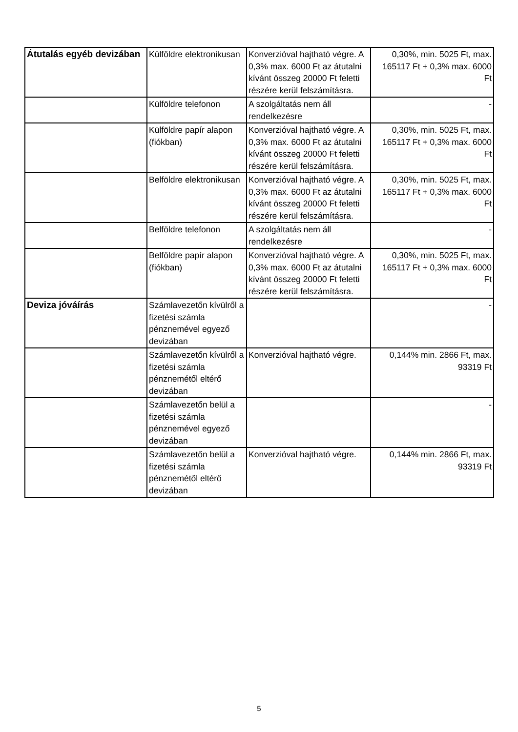| Átutalás egyéb devizában | Külföldre elektronikusan | Konverzióval hajtható végre. A 0,3% max. 6000 Ft az átutalni kívánt összeg 20000 Ft feletti részére kerül felszámításra. | 0,30%, min. 5025 Ft, max. 165117 Ft + 0,3% max. 6000 Ft |
| | Külföldre telefonon | A szolgáltatás nem áll rendelkezésre | - |
| | Külföldre papír alapon (fiókban) | Konverzióval hajtható végre. A 0,3% max. 6000 Ft az átutalni kívánt összeg 20000 Ft feletti részére kerül felszámításra. | 0,30%, min. 5025 Ft, max. 165117 Ft + 0,3% max. 6000 Ft |
| | Belföldre elektronikusan | Konverzióval hajtható végre. A 0,3% max. 6000 Ft az átutalni kívánt összeg 20000 Ft feletti részére kerül felszámításra. | 0,30%, min. 5025 Ft, max. 165117 Ft + 0,3% max. 6000 Ft |
| | Belföldre telefonon | A szolgáltatás nem áll rendelkezésre | - |
| | Belföldre papír alapon (fiókban) | Konverzióval hajtható végre. A 0,3% max. 6000 Ft az átutalni kívánt összeg 20000 Ft feletti részére kerül felszámításra. | 0,30%, min. 5025 Ft, max. 165117 Ft + 0,3% max. 6000 Ft |
| Deviza jóváírás | Számlavezetőn kívülről a fizetési számla pénznemével egyező devizában | | - |
| | Számlavezetőn kívülről a fizetési számla pénznemétől eltérő devizában | Konverzióval hajtható végre. | 0,144% min. 2866 Ft, max. 93319 Ft |
| | Számlavezetőn belül a fizetési számla pénznemével egyező devizában | | - |
| | Számlavezetőn belül a fizetési számla pénznemétől eltérő devizában | Konverzióval hajtható végre. | 0,144% min. 2866 Ft, max. 93319 Ft |
5